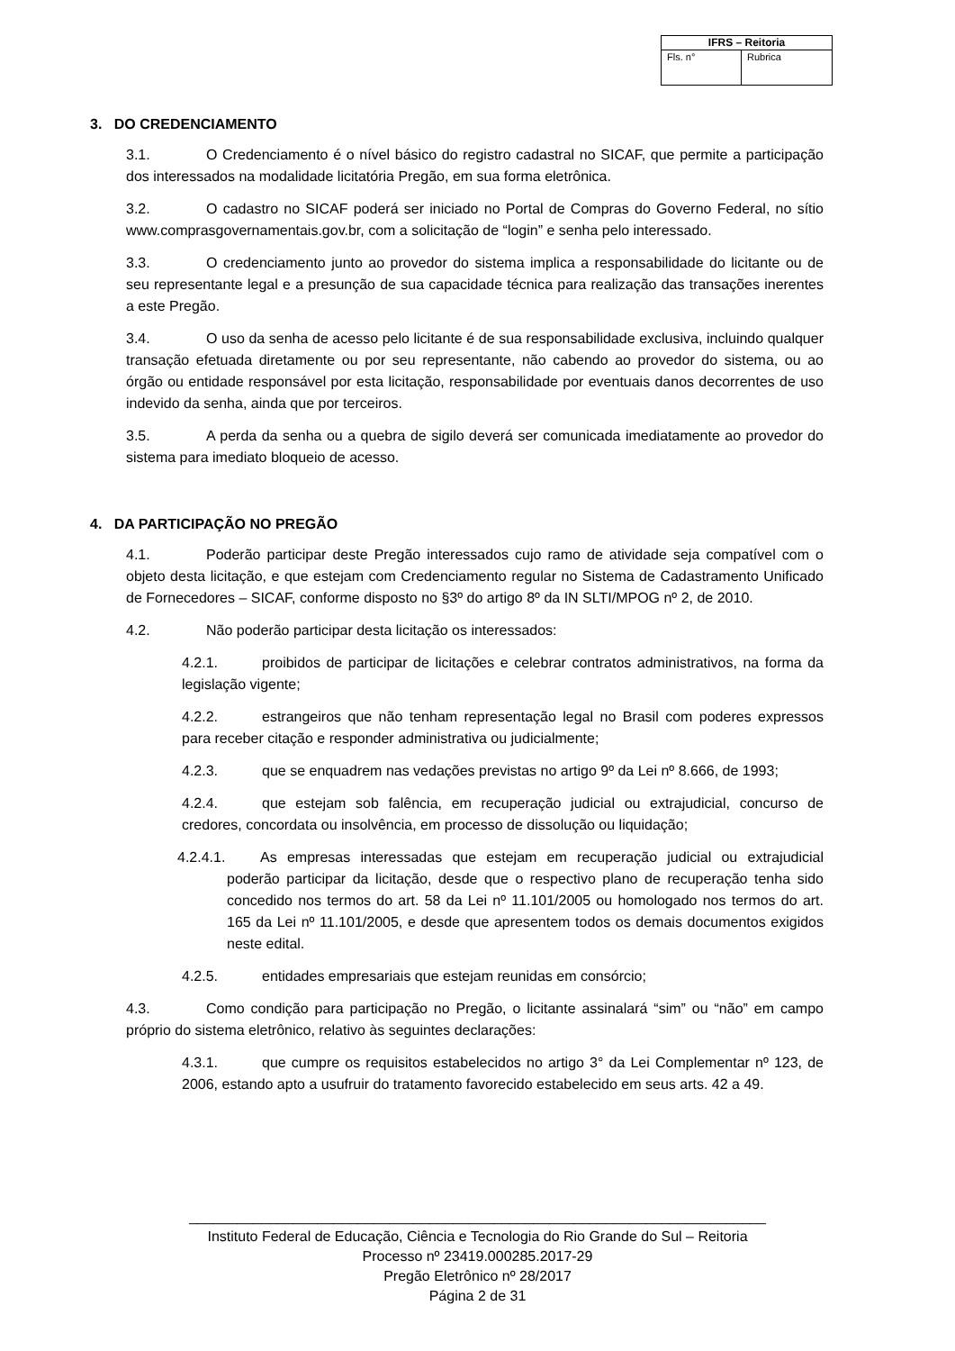| IFRS – Reitoria | |
| --- | --- |
| Fls. n° | Rubrica |
3. DO CREDENCIAMENTO
3.1. O Credenciamento é o nível básico do registro cadastral no SICAF, que permite a participação dos interessados na modalidade licitatória Pregão, em sua forma eletrônica.
3.2. O cadastro no SICAF poderá ser iniciado no Portal de Compras do Governo Federal, no sítio www.comprasgovernamentais.gov.br, com a solicitação de “login” e senha pelo interessado.
3.3. O credenciamento junto ao provedor do sistema implica a responsabilidade do licitante ou de seu representante legal e a presunção de sua capacidade técnica para realização das transações inerentes a este Pregão.
3.4. O uso da senha de acesso pelo licitante é de sua responsabilidade exclusiva, incluindo qualquer transação efetuada diretamente ou por seu representante, não cabendo ao provedor do sistema, ou ao órgão ou entidade responsável por esta licitação, responsabilidade por eventuais danos decorrentes de uso indevido da senha, ainda que por terceiros.
3.5. A perda da senha ou a quebra de sigilo deverá ser comunicada imediatamente ao provedor do sistema para imediato bloqueio de acesso.
4. DA PARTICIPAÇÃO NO PREGÃO
4.1. Poderão participar deste Pregão interessados cujo ramo de atividade seja compatível com o objeto desta licitação, e que estejam com Credenciamento regular no Sistema de Cadastramento Unificado de Fornecedores – SICAF, conforme disposto no §3º do artigo 8º da IN SLTI/MPOG nº 2, de 2010.
4.2. Não poderão participar desta licitação os interessados:
4.2.1. proibidos de participar de licitações e celebrar contratos administrativos, na forma da legislação vigente;
4.2.2. estrangeiros que não tenham representação legal no Brasil com poderes expressos para receber citação e responder administrativa ou judicialmente;
4.2.3. que se enquadrem nas vedações previstas no artigo 9º da Lei nº 8.666, de 1993;
4.2.4. que estejam sob falência, em recuperação judicial ou extrajudicial, concurso de credores, concordata ou insolvência, em processo de dissolução ou liquidação;
4.2.4.1. As empresas interessadas que estejam em recuperação judicial ou extrajudicial poderão participar da licitação, desde que o respectivo plano de recuperação tenha sido concedido nos termos do art. 58 da Lei nº 11.101/2005 ou homologado nos termos do art. 165 da Lei nº 11.101/2005, e desde que apresentem todos os demais documentos exigidos neste edital.
4.2.5. entidades empresariais que estejam reunidas em consórcio;
4.3. Como condição para participação no Pregão, o licitante assinalará “sim” ou “não” em campo próprio do sistema eletrônico, relativo às seguintes declarações:
4.3.1. que cumpre os requisitos estabelecidos no artigo 3° da Lei Complementar nº 123, de 2006, estando apto a usufruir do tratamento favorecido estabelecido em seus arts. 42 a 49.
________________________________________________________________________
Instituto Federal de Educação, Ciência e Tecnologia do Rio Grande do Sul – Reitoria
Processo nº 23419.000285.2017-29
Pregão Eletrônico nº 28/2017
Página 2 de 31